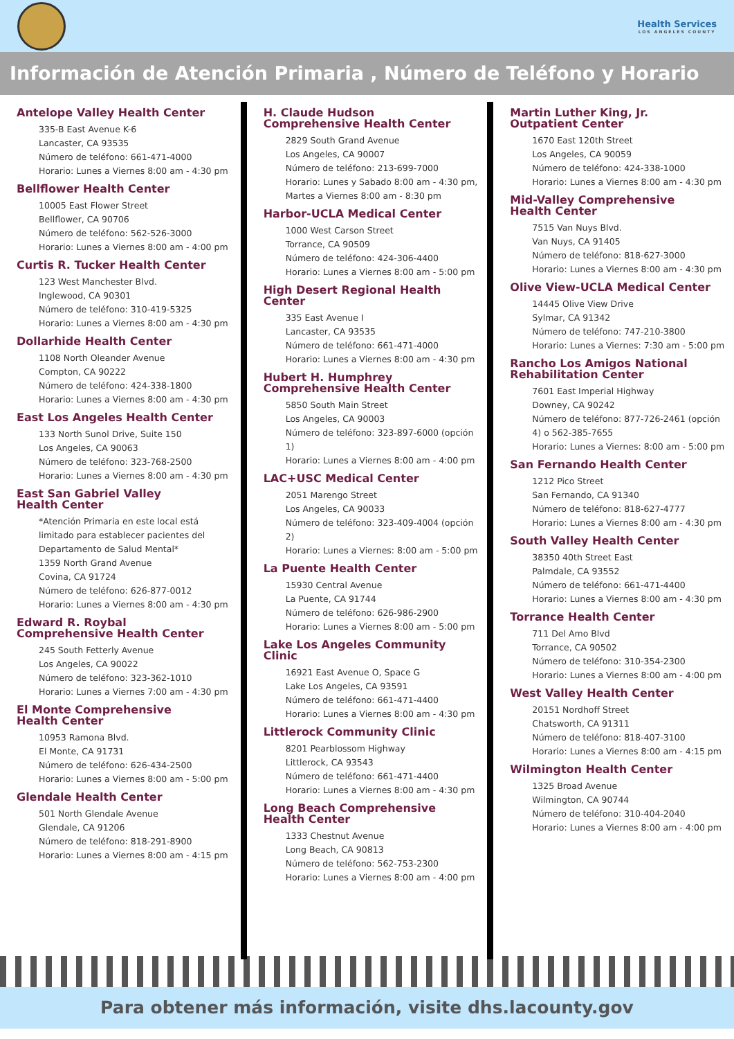Health Services
LOS ANGELES COUNTY
Información de Atención Primaria , Número de Teléfono y Horario
Antelope Valley Health Center
335-B East Avenue K-6
Lancaster, CA 93535
Número de teléfono: 661-471-4000
Horario: Lunes a Viernes 8:00 am - 4:30 pm
Bellflower Health Center
10005 East Flower Street
Bellflower, CA 90706
Número de teléfono: 562-526-3000
Horario: Lunes a Viernes 8:00 am - 4:00 pm
Curtis R. Tucker Health Center
123 West Manchester Blvd.
Inglewood, CA 90301
Número de teléfono: 310-419-5325
Horario: Lunes a Viernes 8:00 am - 4:30 pm
Dollarhide Health Center
1108 North Oleander Avenue
Compton, CA 90222
Número de teléfono: 424-338-1800
Horario: Lunes a Viernes 8:00 am - 4:30 pm
East Los Angeles Health Center
133 North Sunol Drive, Suite 150
Los Angeles, CA 90063
Número de teléfono: 323-768-2500
Horario: Lunes a Viernes 8:00 am - 4:30 pm
East San Gabriel Valley
Health Center
*Atención Primaria en este local está limitado para establecer pacientes del Departamento de Salud Mental*
1359 North Grand Avenue
Covina, CA 91724
Número de teléfono: 626-877-0012
Horario: Lunes a Viernes 8:00 am - 4:30 pm
Edward R. Roybal
Comprehensive Health Center
245 South Fetterly Avenue
Los Angeles, CA 90022
Número de teléfono: 323-362-1010
Horario: Lunes a Viernes 7:00 am - 4:30 pm
El Monte Comprehensive
Health Center
10953 Ramona Blvd.
El Monte, CA 91731
Número de teléfono: 626-434-2500
Horario: Lunes a Viernes 8:00 am - 5:00 pm
Glendale Health Center
501 North Glendale Avenue
Glendale, CA 91206
Número de teléfono: 818-291-8900
Horario: Lunes a Viernes 8:00 am - 4:15 pm
H. Claude Hudson
Comprehensive Health Center
2829 South Grand Avenue
Los Angeles, CA 90007
Número de teléfono: 213-699-7000
Horario: Lunes y Sabado 8:00 am - 4:30 pm, Martes a Viernes 8:00 am - 8:30 pm
Harbor-UCLA Medical Center
1000 West Carson Street
Torrance, CA 90509
Número de teléfono: 424-306-4400
Horario: Lunes a Viernes 8:00 am - 5:00 pm
High Desert Regional Health Center
335 East Avenue I
Lancaster, CA 93535
Número de teléfono: 661-471-4000
Horario: Lunes a Viernes 8:00 am - 4:30 pm
Hubert H. Humphrey
Comprehensive Health Center
5850 South Main Street
Los Angeles, CA 90003
Número de teléfono: 323-897-6000 (opción 1)
Horario: Lunes a Viernes 8:00 am - 4:00 pm
LAC+USC Medical Center
2051 Marengo Street
Los Angeles, CA 90033
Número de teléfono: 323-409-4004 (opción 2)
Horario: Lunes a Viernes: 8:00 am - 5:00 pm
La Puente Health Center
15930 Central Avenue
La Puente, CA 91744
Número de teléfono: 626-986-2900
Horario: Lunes a Viernes 8:00 am - 5:00 pm
Lake Los Angeles Community Clinic
16921 East Avenue O, Space G
Lake Los Angeles, CA 93591
Número de teléfono: 661-471-4400
Horario: Lunes a Viernes 8:00 am - 4:30 pm
Littlerock Community Clinic
8201 Pearblossom Highway
Littlerock, CA 93543
Número de teléfono: 661-471-4400
Horario: Lunes a Viernes 8:00 am - 4:30 pm
Long Beach Comprehensive
Health Center
1333 Chestnut Avenue
Long Beach, CA 90813
Número de teléfono: 562-753-2300
Horario: Lunes a Viernes 8:00 am - 4:00 pm
Martin Luther King, Jr.
Outpatient Center
1670 East 120th Street
Los Angeles, CA 90059
Número de teléfono: 424-338-1000
Horario: Lunes a Viernes 8:00 am - 4:30 pm
Mid-Valley Comprehensive
Health Center
7515 Van Nuys Blvd.
Van Nuys, CA 91405
Número de teléfono: 818-627-3000
Horario: Lunes a Viernes 8:00 am - 4:30 pm
Olive View-UCLA Medical Center
14445 Olive View Drive
Sylmar, CA 91342
Número de teléfono: 747-210-3800
Horario: Lunes a Viernes: 7:30 am - 5:00 pm
Rancho Los Amigos National
Rehabilitation Center
7601 East Imperial Highway
Downey, CA 90242
Número de teléfono: 877-726-2461 (opción 4) o 562-385-7655
Horario: Lunes a Viernes: 8:00 am - 5:00 pm
San Fernando Health Center
1212 Pico Street
San Fernando, CA 91340
Número de teléfono: 818-627-4777
Horario: Lunes a Viernes 8:00 am - 4:30 pm
South Valley Health Center
38350 40th Street East
Palmdale, CA 93552
Número de teléfono: 661-471-4400
Horario: Lunes a Viernes 8:00 am - 4:30 pm
Torrance Health Center
711 Del Amo Blvd
Torrance, CA 90502
Número de teléfono: 310-354-2300
Horario: Lunes a Viernes 8:00 am - 4:00 pm
West Valley Health Center
20151 Nordhoff Street
Chatsworth, CA 91311
Número de teléfono: 818-407-3100
Horario: Lunes a Viernes 8:00 am - 4:15 pm
Wilmington Health Center
1325 Broad Avenue
Wilmington, CA 90744
Número de teléfono: 310-404-2040
Horario: Lunes a Viernes 8:00 am - 4:00 pm
Para obtener más información, visite dhs.lacounty.gov